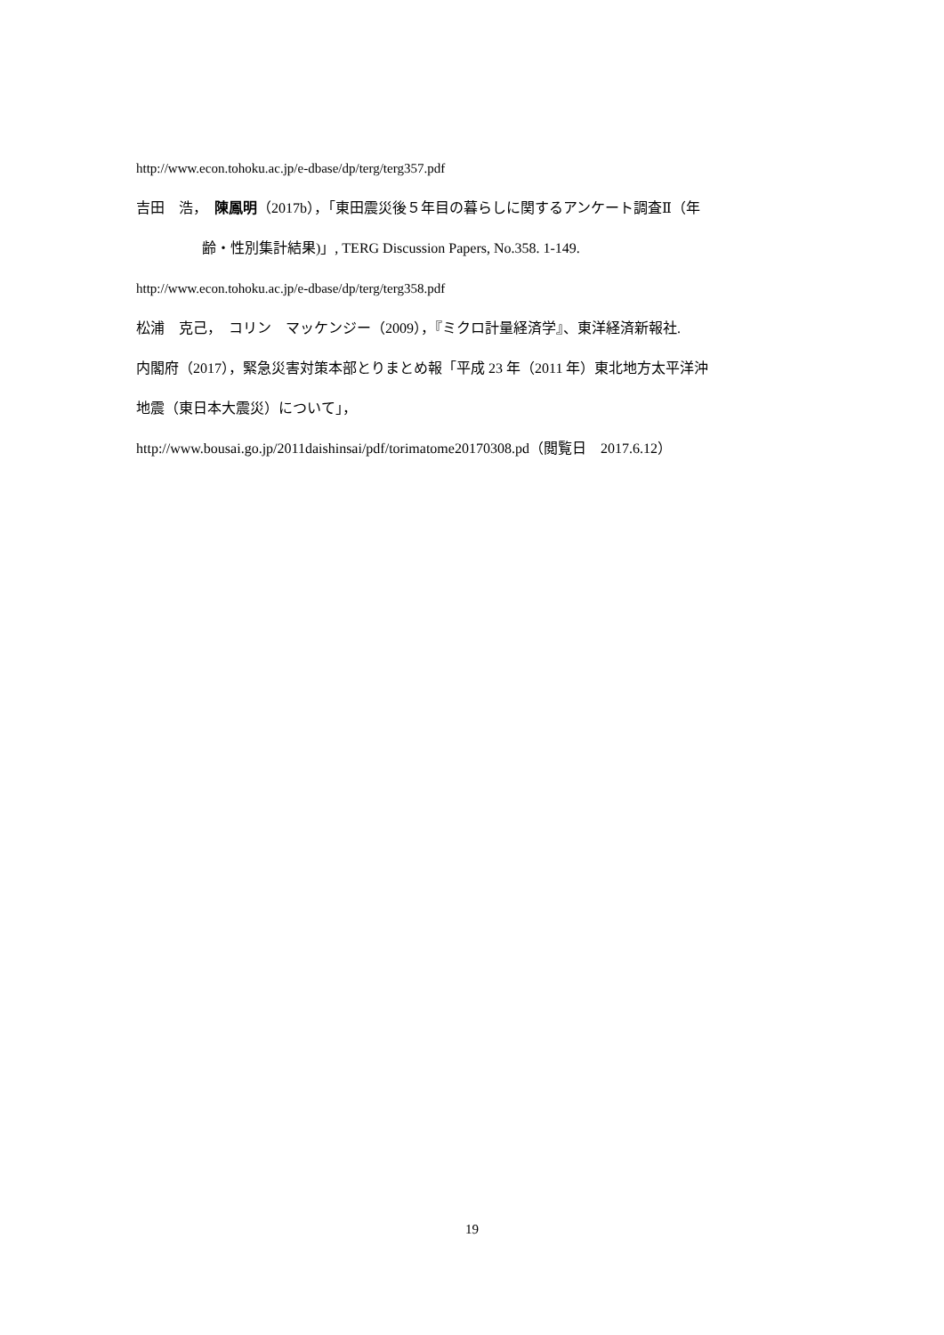http://www.econ.tohoku.ac.jp/e-dbase/dp/terg/terg357.pdf
吉田　浩，　陳鳳明（2017b），「東田震災後５年目の暮らしに関するアンケート調査Ⅱ（年
齢・性別集計結果)」, TERG Discussion Papers, No.358. 1-149.
http://www.econ.tohoku.ac.jp/e-dbase/dp/terg/terg358.pdf
松浦　克己，　コリン　マッケンジー（2009），『ミクロ計量経済学』、東洋経済新報社.
内閣府（2017），緊急災害対策本部とりまとめ報「平成 23 年（2011 年）東北地方太平洋沖
地震（東日本大震災）について」，
http://www.bousai.go.jp/2011daishinsai/pdf/torimatome20170308.pd（閲覧日　2017.6.12）
19